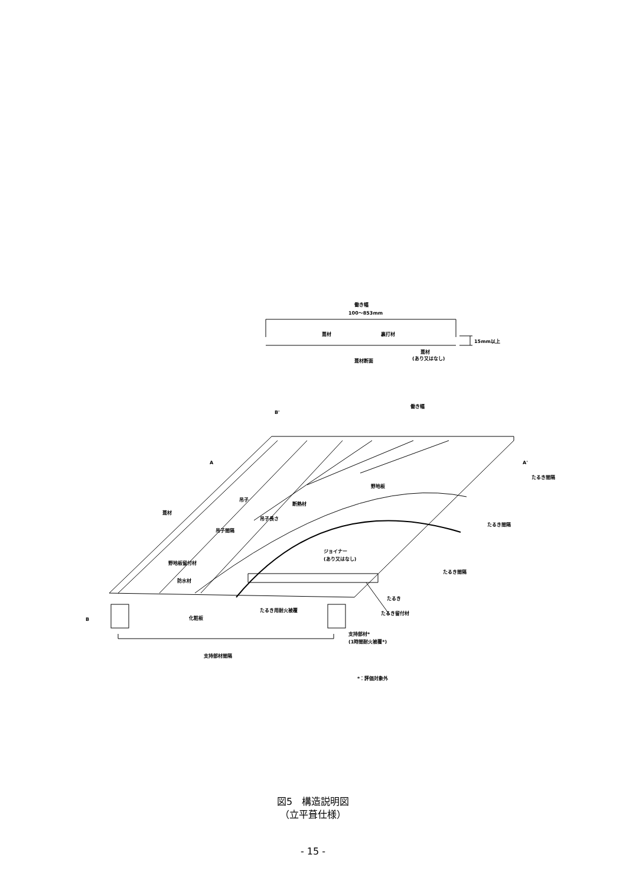働き幅
100～853mm
葺材
裏打材
15mm以上
葺材断面
葺材
(あり又はなし)
B'
働き幅
A
A'
葺材
吊子
断熱材
野地板
野地板留付材
防水材
ジョイナー
(あり又はなし)
たるき
たるき用耐火被覆
たるき留付材
B
化粧板
支持部材*
(1時間耐火被覆*)
支持部材間隔
*：評価対象外
たるき間隔
たるき間隔
たるき間隔
吊子間隔
吊子長さ
図5　構造説明図
（立平葺仕様）
- 15 -